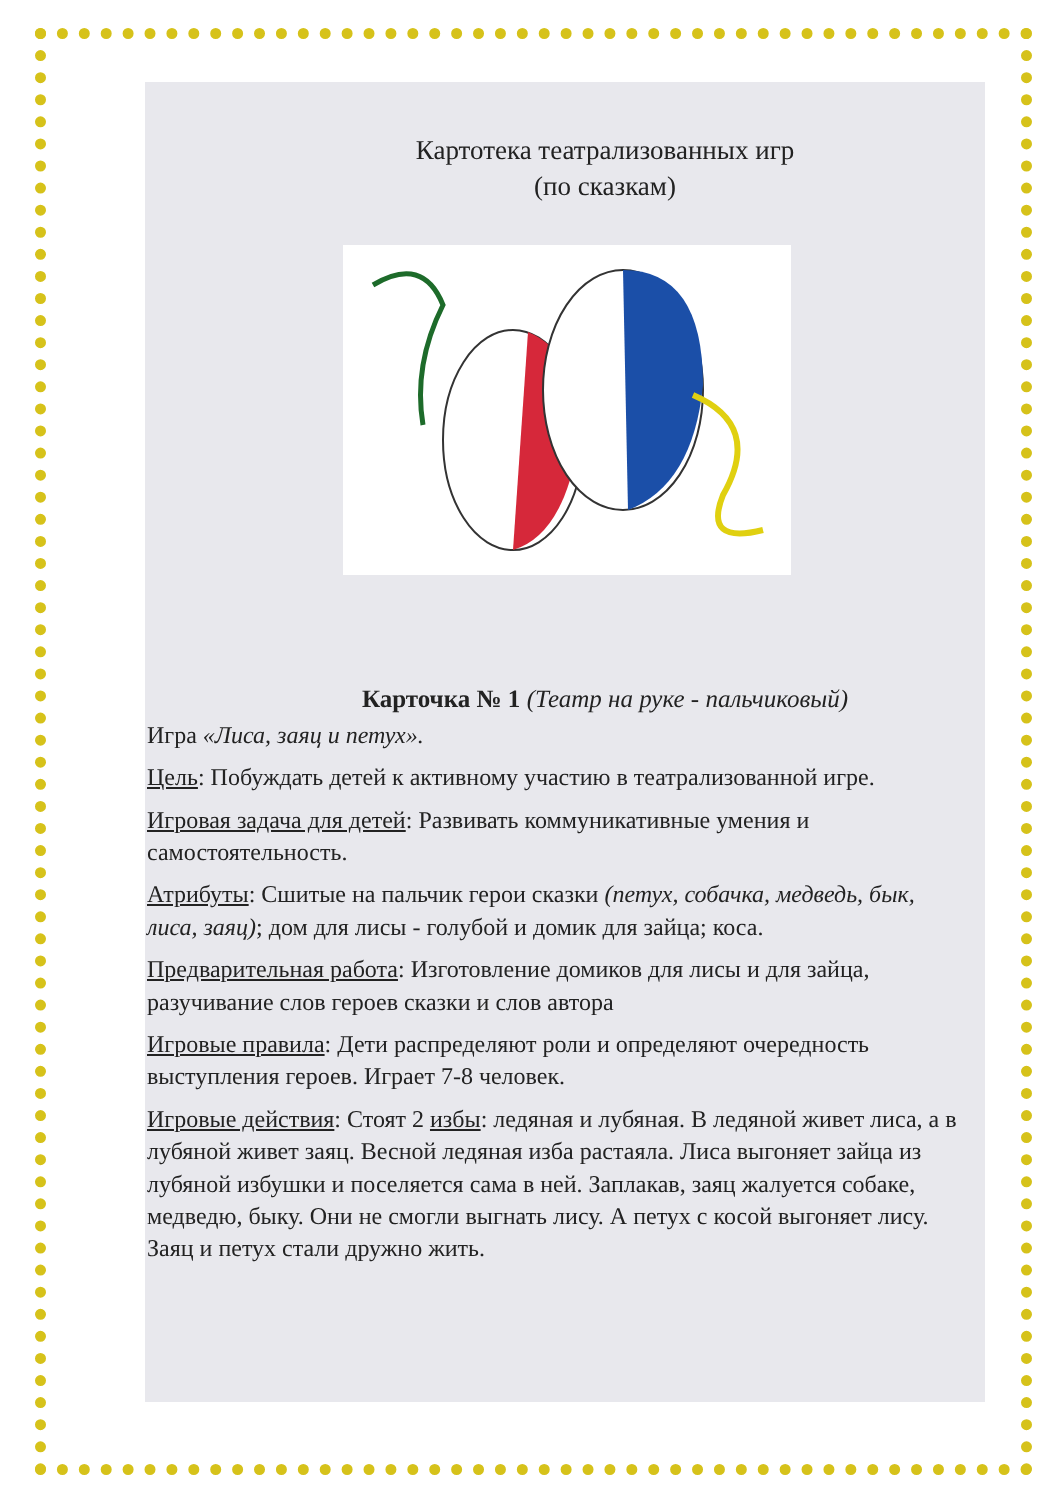Картотека театрализованных игр
(по сказкам)
Карточка № 1 (Театр на руке - пальчиковый)
Игра «Лиса, заяц и петух».
Цель: Побуждать детей к активному участию в театрализованной игре.
Игровая задача для детей: Развивать коммуникативные умения и самостоятельность.
Атрибуты: Сшитые на пальчик герои сказки (петух, собачка, медведь, бык, лиса, заяц); дом для лисы - голубой и домик для зайца; коса.
Предварительная работа: Изготовление домиков для лисы и для зайца, разучивание слов героев сказки и слов автора
Игровые правила: Дети распределяют роли и определяют очередность выступления героев. Играет 7-8 человек.
Игровые действия: Стоят 2 избы: ледяная и лубяная. В ледяной живет лиса, а в лубяной живет заяц. Весной ледяная изба растаяла. Лиса выгоняет зайца из лубяной избушки и поселяется сама в ней. Заплакав, заяц жалуется собаке, медведю, быку. Они не смогли выгнать лису. А петух с косой выгоняет лису. Заяц и петух стали дружно жить.